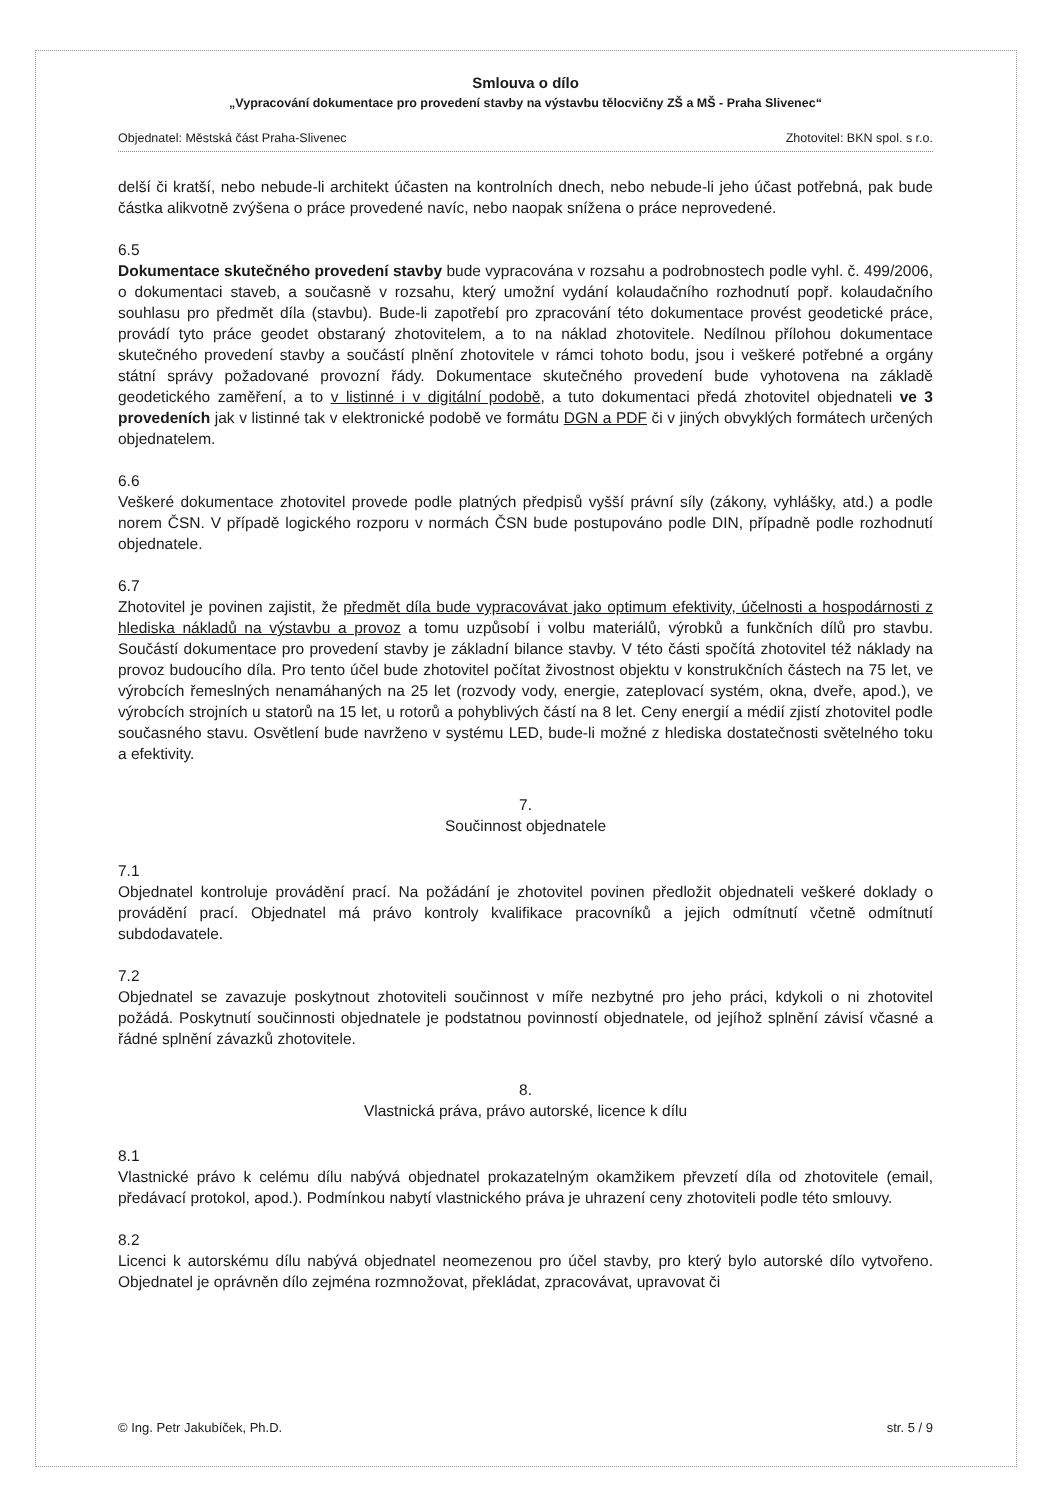Smlouva o dílo
„Vypracování dokumentace pro provedení stavby na výstavbu tělocvičny ZŠ a MŠ - Praha Slivenec“
Objednatel: Městská část Praha-Slivenec Zhotovitel: BKN spol. s r.o.
delší či kratší, nebo nebude-li architekt účasten na kontrolních dnech, nebo nebude-li jeho účast potřebná, pak bude částka alikvotně zvýšena o práce provedené navíc, nebo naopak snížena o práce neprovedené.
6.5
Dokumentace skutečného provedení stavby bude vypracována v rozsahu a podrobnostech podle vyhl. č. 499/2006, o dokumentaci staveb, a současně v rozsahu, který umožní vydání kolaudačního rozhodnutí popř. kolaudačního souhlasu pro předmět díla (stavbu). Bude-li zapotřebí pro zpracování této dokumentace provést geodetické práce, provádí tyto práce geodet obstaraný zhotovitelem, a to na náklad zhotovitele. Nedílnou přílohou dokumentace skutečného provedení stavby a součástí plnění zhotovitele v rámci tohoto bodu, jsou i veškeré potřebné a orgány státní správy požadované provozní řády. Dokumentace skutečného provedení bude vyhotovena na základě geodetického zaměření, a to v listinné i v digitální podobě, a tuto dokumentaci předá zhotovitel objednateli ve 3 provedeních jak v listinné tak v elektronické podobě ve formátu DGN a PDF či v jiných obvyklých formátech určených objednatelem.
6.6
Veškeré dokumentace zhotovitel provede podle platných předpisů vyšší právní síly (zákony, vyhlášky, atd.) a podle norem ČSN. V případě logického rozporu v normách ČSN bude postupováno podle DIN, případně podle rozhodnutí objednatele.
6.7
Zhotovitel je povinen zajistit, že předmět díla bude vypracovávat jako optimum efektivity, účelnosti a hospodárnosti z hlediska nákladů na výstavbu a provoz a tomu uzpůsobí i volbu materiálů, výrobků a funkčních dílů pro stavbu. Součástí dokumentace pro provedení stavby je základní bilance stavby. V této části spočítá zhotovitel též náklady na provoz budoucího díla. Pro tento účel bude zhotovitel počítat živostnost objektu v konstrukčních částech na 75 let, ve výrobcích řemeslných nenamáhaných na 25 let (rozvody vody, energie, zateplovací systém, okna, dveře, apod.), ve výrobcích strojních u statorů na 15 let, u rotorů a pohyblivých částí na 8 let. Ceny energií a médií zjistí zhotovitel podle současného stavu. Osvětlení bude navrženo v systému LED, bude-li možné z hlediska dostatečnosti světelného toku a efektivity.
7.
Součinnost objednatele
7.1
Objednatel kontroluje provádění prací. Na požádání je zhotovitel povinen předložit objednateli veškeré doklady o provádění prací. Objednatel má právo kontroly kvalifikace pracovníků a jejich odmítnutí včetně odmítnutí subdodavatele.
7.2
Objednatel se zavazuje poskytnout zhotoviteli součinnost v míře nezbytné pro jeho práci, kdykoli o ni zhotovitel požádá. Poskytnutí součinnosti objednatele je podstatnou povinností objednatele, od jejíhož splnění závisí včasné a řádné splnění závazků zhotovitele.
8.
Vlastnická práva, právo autorské, licence k dílu
8.1
Vlastnické právo k celému dílu nabývá objednatel prokazatelným okamžikem převzetí díla od zhotovitele (email, předávací protokol, apod.). Podmínkou nabytí vlastnického práva je uhrazení ceny zhotoviteli podle této smlouvy.
8.2
Licenci k autorskému dílu nabývá objednatel neomezenou pro účel stavby, pro který bylo autorské dílo vytvořeno. Objednatel je oprávněn dílo zejména rozmnožovat, překládat, zpracovávat, upravovat či
© Ing. Petr Jakubíček, Ph.D. str. 5 / 9